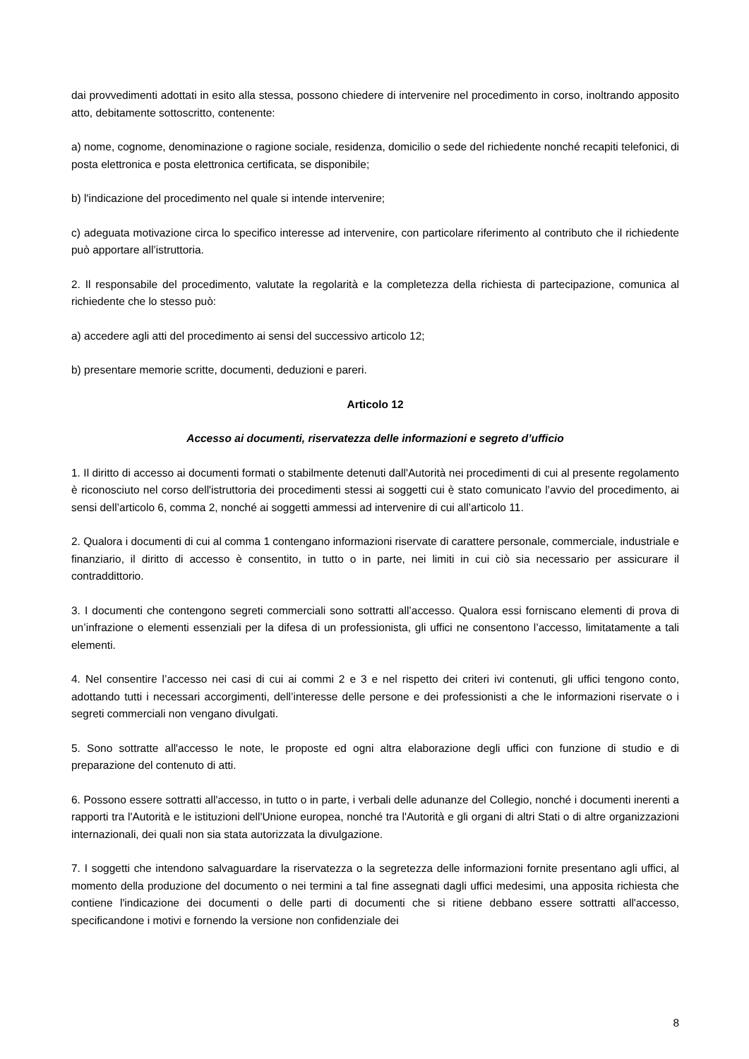dai provvedimenti adottati in esito alla stessa, possono chiedere di intervenire nel procedimento in corso, inoltrando apposito atto, debitamente sottoscritto, contenente:
a) nome, cognome, denominazione o ragione sociale, residenza, domicilio o sede del richiedente nonché recapiti telefonici, di posta elettronica e posta elettronica certificata, se disponibile;
b) l'indicazione del procedimento nel quale si intende intervenire;
c) adeguata motivazione circa lo specifico interesse ad intervenire, con particolare riferimento al contributo che il richiedente può apportare all’istruttoria.
2. Il responsabile del procedimento, valutate la regolarità e la completezza della richiesta di partecipazione, comunica al richiedente che lo stesso può:
a) accedere agli atti del procedimento ai sensi del successivo articolo 12;
b) presentare memorie scritte, documenti, deduzioni e pareri.
Articolo 12
Accesso ai documenti, riservatezza delle informazioni e segreto d’ufficio
1. Il diritto di accesso ai documenti formati o stabilmente detenuti dall'Autorità nei procedimenti di cui al presente regolamento è riconosciuto nel corso dell'istruttoria dei procedimenti stessi ai soggetti cui è stato comunicato l’avvio del procedimento, ai sensi dell’articolo 6, comma 2, nonché ai soggetti ammessi ad intervenire di cui all’articolo 11.
2. Qualora i documenti di cui al comma 1 contengano informazioni riservate di carattere personale, commerciale, industriale e finanziario, il diritto di accesso è consentito, in tutto o in parte, nei limiti in cui ciò sia necessario per assicurare il contraddittorio.
3. I documenti che contengono segreti commerciali sono sottratti all’accesso. Qualora essi forniscano elementi di prova di un’infrazione o elementi essenziali per la difesa di un professionista, gli uffici ne consentono l’accesso, limitatamente a tali elementi.
4. Nel consentire l’accesso nei casi di cui ai commi 2 e 3 e nel rispetto dei criteri ivi contenuti, gli uffici tengono conto, adottando tutti i necessari accorgimenti, dell’interesse delle persone e dei professionisti a che le informazioni riservate o i segreti commerciali non vengano divulgati.
5. Sono sottratte all'accesso le note, le proposte ed ogni altra elaborazione degli uffici con funzione di studio e di preparazione del contenuto di atti.
6. Possono essere sottratti all'accesso, in tutto o in parte, i verbali delle adunanze del Collegio, nonché i documenti inerenti a rapporti tra l'Autorità e le istituzioni dell'Unione europea, nonché tra l'Autorità e gli organi di altri Stati o di altre organizzazioni internazionali, dei quali non sia stata autorizzata la divulgazione.
7. I soggetti che intendono salvaguardare la riservatezza o la segretezza delle informazioni fornite presentano agli uffici, al momento della produzione del documento o nei termini a tal fine assegnati dagli uffici medesimi, una apposita richiesta che contiene l'indicazione dei documenti o delle parti di documenti che si ritiene debbano essere sottratti all'accesso, specificandone i motivi e fornendo la versione non confidenziale dei
8